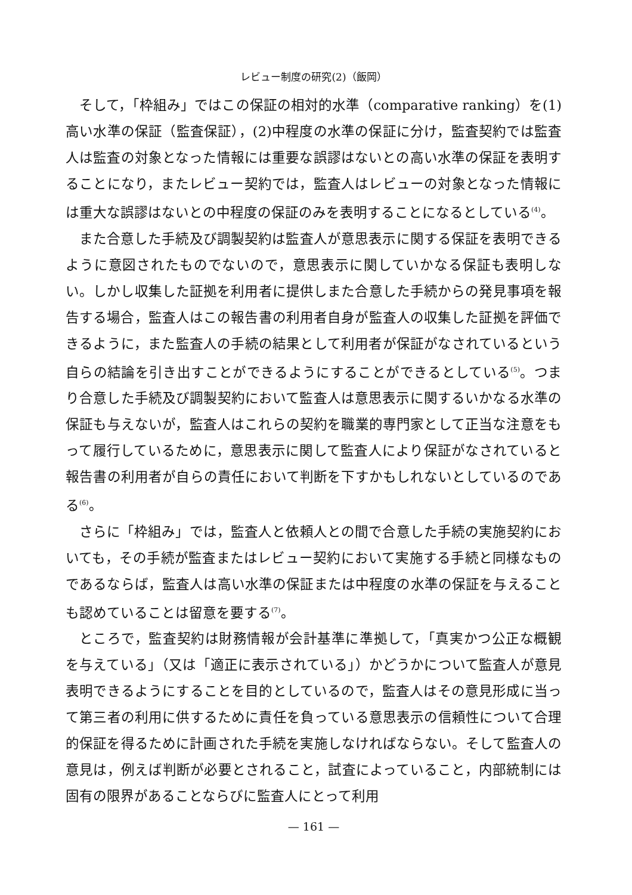レビュー制度の研究(2)（飯岡）
そして，「枠組み」ではこの保証の相対的水準（comparative ranking）を(1)高い水準の保証（監査保証），(2)中程度の水準の保証に分け，監査契約では監査人は監査の対象となった情報には重要な誤謬はないとの高い水準の保証を表明することになり，またレビュー契約では，監査人はレビューの対象となった情報には重大な誤謬はないとの中程度の保証のみを表明することになるとしている<sup>(4)</sup>。
また合意した手続及び調製契約は監査人が意思表示に関する保証を表明できるように意図されたものでないので，意思表示に関していかなる保証も表明しない。しかし収集した証拠を利用者に提供しまた合意した手続からの発見事項を報告する場合，監査人はこの報告書の利用者自身が監査人の収集した証拠を評価できるように，また監査人の手続の結果として利用者が保証がなされているという自らの結論を引き出すことができるようにすることができるとしている<sup>(5)</sup>。つまり合意した手続及び調製契約において監査人は意思表示に関するいかなる水準の保証も与えないが，監査人はこれらの契約を職業的専門家として正当な注意をもって履行しているために，意思表示に関して監査人により保証がなされていると報告書の利用者が自らの責任において判断を下すかもしれないとしているのである<sup>(6)</sup>。
さらに「枠組み」では，監査人と依頼人との間で合意した手続の実施契約においても，その手続が監査またはレビュー契約において実施する手続と同様なものであるならば，監査人は高い水準の保証または中程度の水準の保証を与えることも認めていることは留意を要する<sup>(7)</sup>。
ところで，監査契約は財務情報が会計基準に準拠して，「真実かつ公正な概観を与えている」（又は「適正に表示されている」）かどうかについて監査人が意見表明できるようにすることを目的としているので，監査人はその意見形成に当って第三者の利用に供するために責任を負っている意思表示の信頼性について合理的保証を得るために計画された手続を実施しなければならない。そして監査人の意見は，例えば判断が必要とされること，試査によっていること，内部統制には固有の限界があることならびに監査人にとって利用
— 161 —